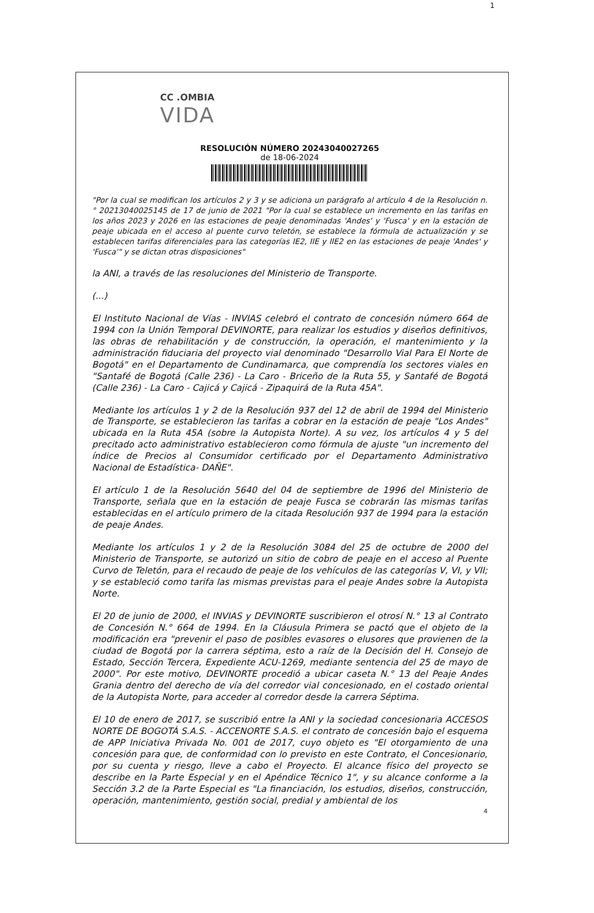1
CC .OMBIA
VIDA
RESOLUCIÓN NÚMERO 20243040027265
de 18-06-2024
"Por la cual se modifican los artículos 2 y 3 y se adiciona un parágrafo al artículo 4 de la Resolución n.° 20213040025145 de 17 de junio de 2021 "Por la cual se establece un incremento en las tarifas en los años 2023 y 2026 en las estaciones de peaje denominadas 'Andes' y 'Fusca' y en la estación de peaje ubicada en el acceso al puente curvo teletón, se establece la fórmula de actualización y se establecen tarifas diferenciales para las categorías IE2, IIE y IIE2 en las estaciones de peaje 'Andes' y 'Fusca'" y se dictan otras disposiciones"
la ANI, a través de las resoluciones del Ministerio de Transporte.
(...)
El Instituto Nacional de Vías - INVIAS celebró el contrato de concesión número 664 de 1994 con la Unión Temporal DEVINORTE, para realizar los estudios y diseños definitivos, las obras de rehabilitación y de construcción, la operación, el mantenimiento y la administración fiduciaria del proyecto vial denominado "Desarrollo Vial Para El Norte de Bogotá" en el Departamento de Cundinamarca, que comprendía los sectores viales en "Santafé de Bogotá (Calle 236) - La Caro - Briceño de la Ruta 55, y Santafé de Bogotá (Calle 236) - La Caro - Cajicá y Cajicá - Zipaquirá de la Ruta 45A".
Mediante los artículos 1 y 2 de la Resolución 937 del 12 de abril de 1994 del Ministerio de Transporte, se establecieron las tarifas a cobrar en la estación de peaje "Los Andes" ubicada en la Ruta 45A (sobre la Autopista Norte). A su vez, los artículos 4 y 5 del precitado acto administrativo establecieron como fórmula de ajuste "un incremento del índice de Precios al Consumidor certificado por el Departamento Administrativo Nacional de Estadística- DAÑE".
El artículo 1 de la Resolución 5640 del 04 de septiembre de 1996 del Ministerio de Transporte, señala que en la estación de peaje Fusca se cobrarán las mismas tarifas establecidas en el artículo primero de la citada Resolución 937 de 1994 para la estación de peaje Andes.
Mediante los artículos 1 y 2 de la Resolución 3084 del 25 de octubre de 2000 del Ministerio de Transporte, se autorizó un sitio de cobro de peaje en el acceso al Puente Curvo de Teletón, para el recaudo de peaje de los vehículos de las categorías V, VI, y VII; y se estableció como tarifa las mismas previstas para el peaje Andes sobre la Autopista Norte.
El 20 de junio de 2000, el INVIAS y DEVINORTE suscribieron el otrosí N.° 13 al Contrato de Concesión N.° 664 de 1994. En la Cláusula Primera se pactó que el objeto de la modificación era "prevenir el paso de posibles evasores o elusores que provienen de la ciudad de Bogotá por la carrera séptima, esto a raíz de la Decisión del H. Consejo de Estado, Sección Tercera, Expediente ACU-1269, mediante sentencia del 25 de mayo de 2000". Por este motivo, DEVINORTE procedió a ubicar caseta N.° 13 del Peaje Andes Grania dentro del derecho de vía del corredor vial concesionado, en el costado oriental de la Autopista Norte, para acceder al corredor desde la carrera Séptima.
El 10 de enero de 2017, se suscribió entre la ANI y la sociedad concesionaria ACCESOS NORTE DE BOGOTÁ S.A.S. - ACCENORTE S.A.S. el contrato de concesión bajo el esquema de APP Iniciativa Privada No. 001 de 2017, cuyo objeto es "El otorgamiento de una concesión para que, de conformidad con lo previsto en este Contrato, el Concesionario, por su cuenta y riesgo, lleve a cabo el Proyecto. El alcance físico del proyecto se describe en la Parte Especial y en el Apéndice Técnico 1", y su alcance conforme a la Sección 3.2 de la Parte Especial es "La financiación, los estudios, diseños, construcción, operación, mantenimiento, gestión social, predial y ambiental de los
4